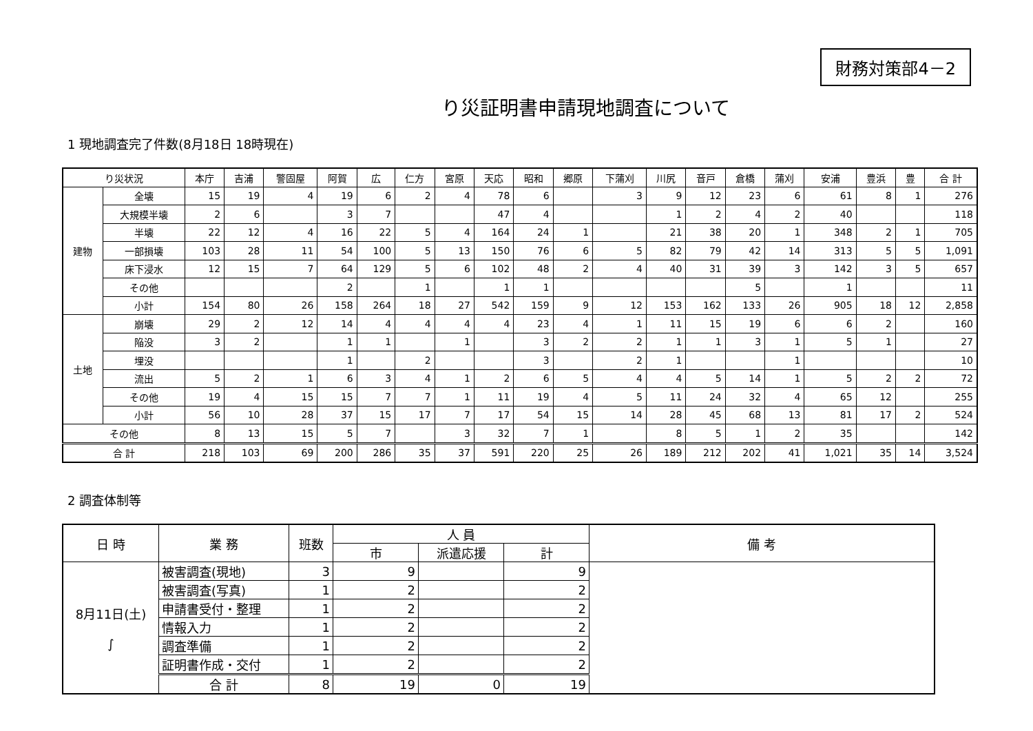財務対策部4－2
り災証明書申請現地調査について
1 現地調査完了件数(8月18日 18時現在)
| り災状況 | | 本庁 | 吉浦 | 警固屋 | 阿賀 | 広 | 仁方 | 宮原 | 天応 | 昭和 | 郷原 | 下蒲刈 | 川尻 | 音戸 | 倉橋 | 蒲刈 | 安浦 | 豊浜 | 豊 | 合 計 |
| --- | --- | --- | --- | --- | --- | --- | --- | --- | --- | --- | --- | --- | --- | --- | --- | --- | --- | --- | --- | --- |
| 建物 | 全壊 | 15 | 19 | 4 | 19 | 6 | 2 | 4 | 78 | 6 | | 3 | 9 | 12 | 23 | 6 | 61 | 8 | 1 | 276 |
| | 大規模半壊 | 2 | 6 | | 3 | 7 | | | 47 | 4 | | | 1 | 2 | 4 | 2 | 40 | | | 118 |
| | 半壊 | 22 | 12 | 4 | 16 | 22 | 5 | 4 | 164 | 24 | 1 | | 21 | 38 | 20 | 1 | 348 | 2 | 1 | 705 |
| | 一部損壊 | 103 | 28 | 11 | 54 | 100 | 5 | 13 | 150 | 76 | 6 | 5 | 82 | 79 | 42 | 14 | 313 | 5 | 5 | 1,091 |
| | 床下浸水 | 12 | 15 | 7 | 64 | 129 | 5 | 6 | 102 | 48 | 2 | 4 | 40 | 31 | 39 | 3 | 142 | 3 | 5 | 657 |
| | その他 | | | | 2 | | 1 | | 1 | 1 | | | | | 5 | | 1 | | | 11 |
| | 小計 | 154 | 80 | 26 | 158 | 264 | 18 | 27 | 542 | 159 | 9 | 12 | 153 | 162 | 133 | 26 | 905 | 18 | 12 | 2,858 |
| 土地 | 崩壊 | 29 | 2 | 12 | 14 | 4 | 4 | 4 | 4 | 23 | 4 | 1 | 11 | 15 | 19 | 6 | 6 | 2 | | 160 |
| | 陥没 | 3 | 2 | | 1 | 1 | | 1 | | 3 | 2 | 2 | 1 | 1 | 3 | 1 | 5 | 1 | | 27 |
| | 埋没 | | | | 1 | | 2 | | | 3 | | 2 | 1 | | | 1 | | | | 10 |
| | 流出 | 5 | 2 | 1 | 6 | 3 | 4 | 1 | 2 | 6 | 5 | 4 | 4 | 5 | 14 | 1 | 5 | 2 | 2 | 72 |
| | その他 | 19 | 4 | 15 | 15 | 7 | 7 | 1 | 11 | 19 | 4 | 5 | 11 | 24 | 32 | 4 | 65 | 12 | | 255 |
| | 小計 | 56 | 10 | 28 | 37 | 15 | 17 | 7 | 17 | 54 | 15 | 14 | 28 | 45 | 68 | 13 | 81 | 17 | 2 | 524 |
| その他 | | 8 | 13 | 15 | 5 | 7 | | 3 | 32 | 7 | 1 | | 8 | 5 | 1 | 2 | 35 | | | 142 |
| 合 計 | | 218 | 103 | 69 | 200 | 286 | 35 | 37 | 591 | 220 | 25 | 26 | 189 | 212 | 202 | 41 | 1,021 | 35 | 14 | 3,524 |
2 調査体制等
| 日 時 | 業 務 | 班数 | 人 員 | | | 備 考 |
| --- | --- | --- | --- | --- | --- | --- |
| | | | 市 | 派遣応援 | 計 | |
| 8月11日(土) ∫ | 被害調査(現地) | 3 | 9 | | 9 | |
| | 被害調査(写真) | 1 | 2 | | 2 | |
| | 申請書受付・整理 | 1 | 2 | | 2 | |
| | 情報入力 | 1 | 2 | | 2 | |
| | 調査準備 | 1 | 2 | | 2 | |
| | 証明書作成・交付 | 1 | 2 | | 2 | |
| | 合 計 | 8 | 19 | 0 | 19 | |